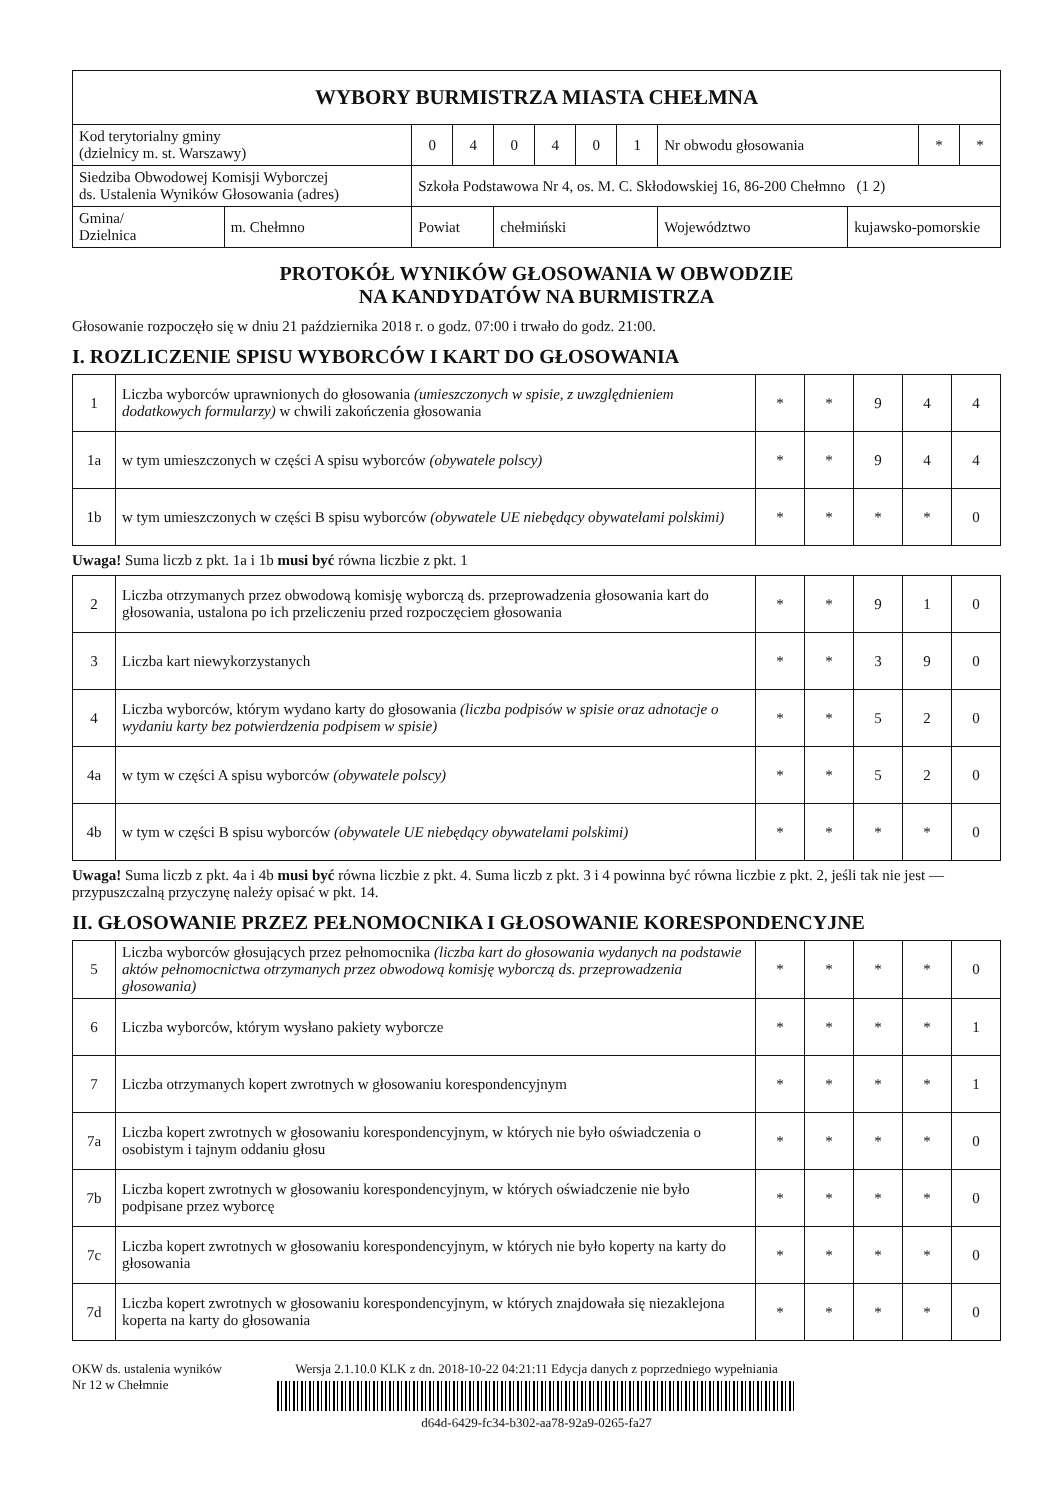| WYBORY BURMISTRZA MIASTA CHEŁMNA | | | | | | | | | | | | |
| --- | --- | --- | --- | --- | --- | --- | --- | --- | --- | --- | --- | --- |
| Kod terytorialny gminy (dzielnicy m. st. Warszawy) | | | 0 | 4 | 0 | 4 | 0 | 1 | Nr obwodu głosowania | | * | * |
| Siedziba Obwodowej Komisji Wyborczej ds. Ustalenia Wyników Głosowania (adres) | | | Szkoła Podstawowa Nr 4, os. M. C. Skłodowskiej 16, 86-200 Chełmno (1 2) | | | | | | | | | |
| Gmina/ Dzielnica | m. Chełmno | Powiat | | | chełmiński | | | | Województwo | kujawsko-pomorskie | | |
PROTOKÓŁ WYNIKÓW GŁOSOWANIA W OBWODZIE
NA KANDYDATÓW NA BURMISTRZA
Głosowanie rozpoczęło się w dniu 21 października 2018 r. o godz. 07:00 i trwało do godz. 21:00.
I. ROZLICZENIE SPISU WYBORCÓW I KART DO GŁOSOWANIA
| 1 | Liczba wyborców uprawnionych do głosowania (umieszczonych w spisie, z uwzględnieniem dodatkowych formularzy) w chwili zakończenia głosowania | * | * | 9 | 4 | 4 |
| 1a | w tym umieszczonych w części A spisu wyborców (obywatele polscy) | * | * | 9 | 4 | 4 |
| 1b | w tym umieszczonych w części B spisu wyborców (obywatele UE niebędący obywatelami polskimi) | * | * | * | * | 0 |
Uwaga! Suma liczb z pkt. 1a i 1b musi być równa liczbie z pkt. 1
| 2 | Liczba otrzymanych przez obwodową komisję wyborczą ds. przeprowadzenia głosowania kart do głosowania, ustalona po ich przeliczeniu przed rozpoczęciem głosowania | * | * | 9 | 1 | 0 |
| 3 | Liczba kart niewykorzystanych | * | * | 3 | 9 | 0 |
| 4 | Liczba wyborców, którym wydano karty do głosowania (liczba podpisów w spisie oraz adnotacje o wydaniu karty bez potwierdzenia podpisem w spisie) | * | * | 5 | 2 | 0 |
| 4a | w tym w części A spisu wyborców (obywatele polscy) | * | * | 5 | 2 | 0 |
| 4b | w tym w części B spisu wyborców (obywatele UE niebędący obywatelami polskimi) | * | * | * | * | 0 |
Uwaga! Suma liczb z pkt. 4a i 4b musi być równa liczbie z pkt. 4. Suma liczb z pkt. 3 i 4 powinna być równa liczbie z pkt. 2, jeśli tak nie jest — przypuszczalną przyczynę należy opisać w pkt. 14.
II. GŁOSOWANIE PRZEZ PEŁNOMOCNIKA I GŁOSOWANIE KORESPONDENCYJNE
| 5 | Liczba wyborców głosujących przez pełnomocnika (liczba kart do głosowania wydanych na podstawie aktów pełnomocnictwa otrzymanych przez obwodową komisję wyborczą ds. przeprowadzenia głosowania) | * | * | * | * | 0 |
| 6 | Liczba wyborców, którym wysłano pakiety wyborcze | * | * | * | * | 1 |
| 7 | Liczba otrzymanych kopert zwrotnych w głosowaniu korespondencyjnym | * | * | * | * | 1 |
| 7a | Liczba kopert zwrotnych w głosowaniu korespondencyjnym, w których nie było oświadczenia o osobistym i tajnym oddaniu głosu | * | * | * | * | 0 |
| 7b | Liczba kopert zwrotnych w głosowaniu korespondencyjnym, w których oświadczenie nie było podpisane przez wyborcę | * | * | * | * | 0 |
| 7c | Liczba kopert zwrotnych w głosowaniu korespondencyjnym, w których nie było koperty na karty do głosowania | * | * | * | * | 0 |
| 7d | Liczba kopert zwrotnych w głosowaniu korespondencyjnym, w których znajdowała się niezaklejona koperta na karty do głosowania | * | * | * | * | 0 |
OKW ds. ustalenia wyników Nr 12 w Chełmnie
Wersja 2.1.10.0 KLK z dn. 2018-10-22 04:21:11 Edycja danych z poprzedniego wypełniania
d64d-6429-fc34-b302-aa78-92a9-0265-fa27